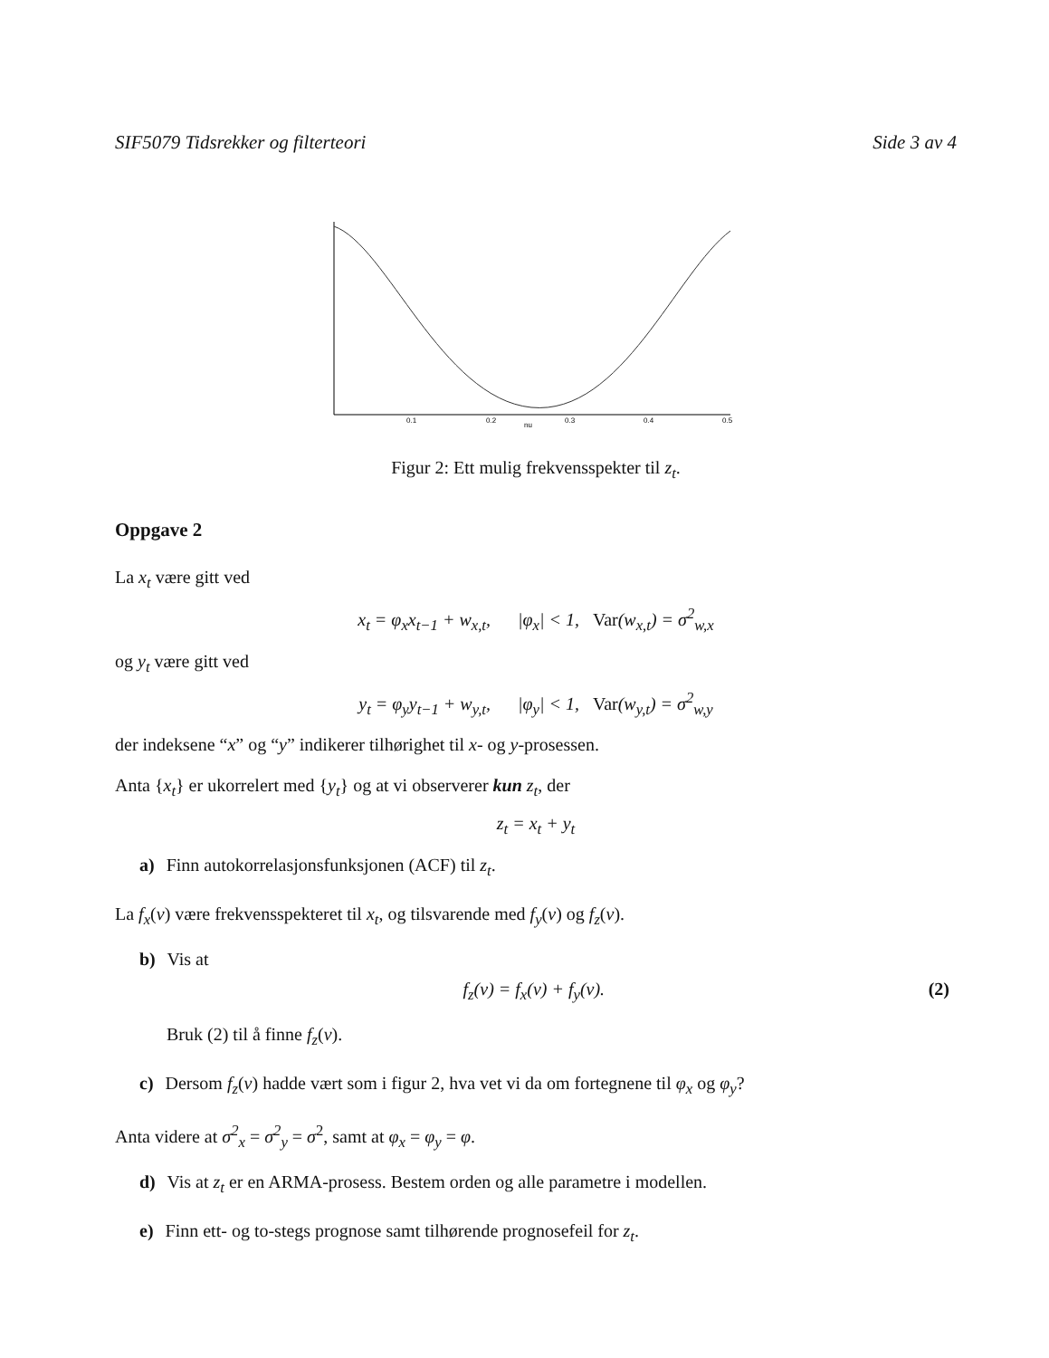SIF5079 Tidsrekker og filterteori Side 3 av 4
0.1
0.2
nu
0.3
0.4
0.5
Figur 2: Ett mulig frekvensspekter til z<sub>t</sub>.
Oppgave 2
La x<sub>t</sub> være gitt ved
x<sub>t</sub> = φ<sub>x</sub>x<sub>t−1</sub> + w<sub>x,t</sub>, |φ<sub>x</sub>| < 1, Var(w<sub>x,t</sub>) = σ<sup>2</sup><sub>w,x</sub>
og y<sub>t</sub> være gitt ved
y<sub>t</sub> = φ<sub>y</sub>y<sub>t−1</sub> + w<sub>y,t</sub>, |φ<sub>y</sub>| < 1, Var(w<sub>y,t</sub>) = σ<sup>2</sup><sub>w,y</sub>
der indeksene “x” og “y” indikerer tilhørighet til x- og y-prosessen.
Anta {x<sub>t</sub>} er ukorrelert med {y<sub>t</sub>} og at vi observerer kun z<sub>t</sub>, der
z<sub>t</sub> = x<sub>t</sub> + y<sub>t</sub>
a) Finn autokorrelasjonsfunksjonen (ACF) til z<sub>t</sub>.
La f<sub>x</sub>(ν) være frekvensspekteret til x<sub>t</sub>, og tilsvarende med f<sub>y</sub>(ν) og f<sub>z</sub>(ν).
b) Vis at
f<sub>z</sub>(ν) = f<sub>x</sub>(ν) + f<sub>y</sub>(ν). (2)
Bruk (2) til å finne f<sub>z</sub>(ν).
c) Dersom f<sub>z</sub>(ν) hadde vært som i figur 2, hva vet vi da om fortegnene til φ<sub>x</sub> og φ<sub>y</sub>?
Anta videre at σ<sup>2</sup><sub>x</sub> = σ<sup>2</sup><sub>y</sub> = σ<sup>2</sup>, samt at φ<sub>x</sub> = φ<sub>y</sub> = φ.
d) Vis at z<sub>t</sub> er en ARMA-prosess. Bestem orden og alle parametre i modellen.
e) Finn ett- og to-stegs prognose samt tilhørende prognosefeil for z<sub>t</sub>.